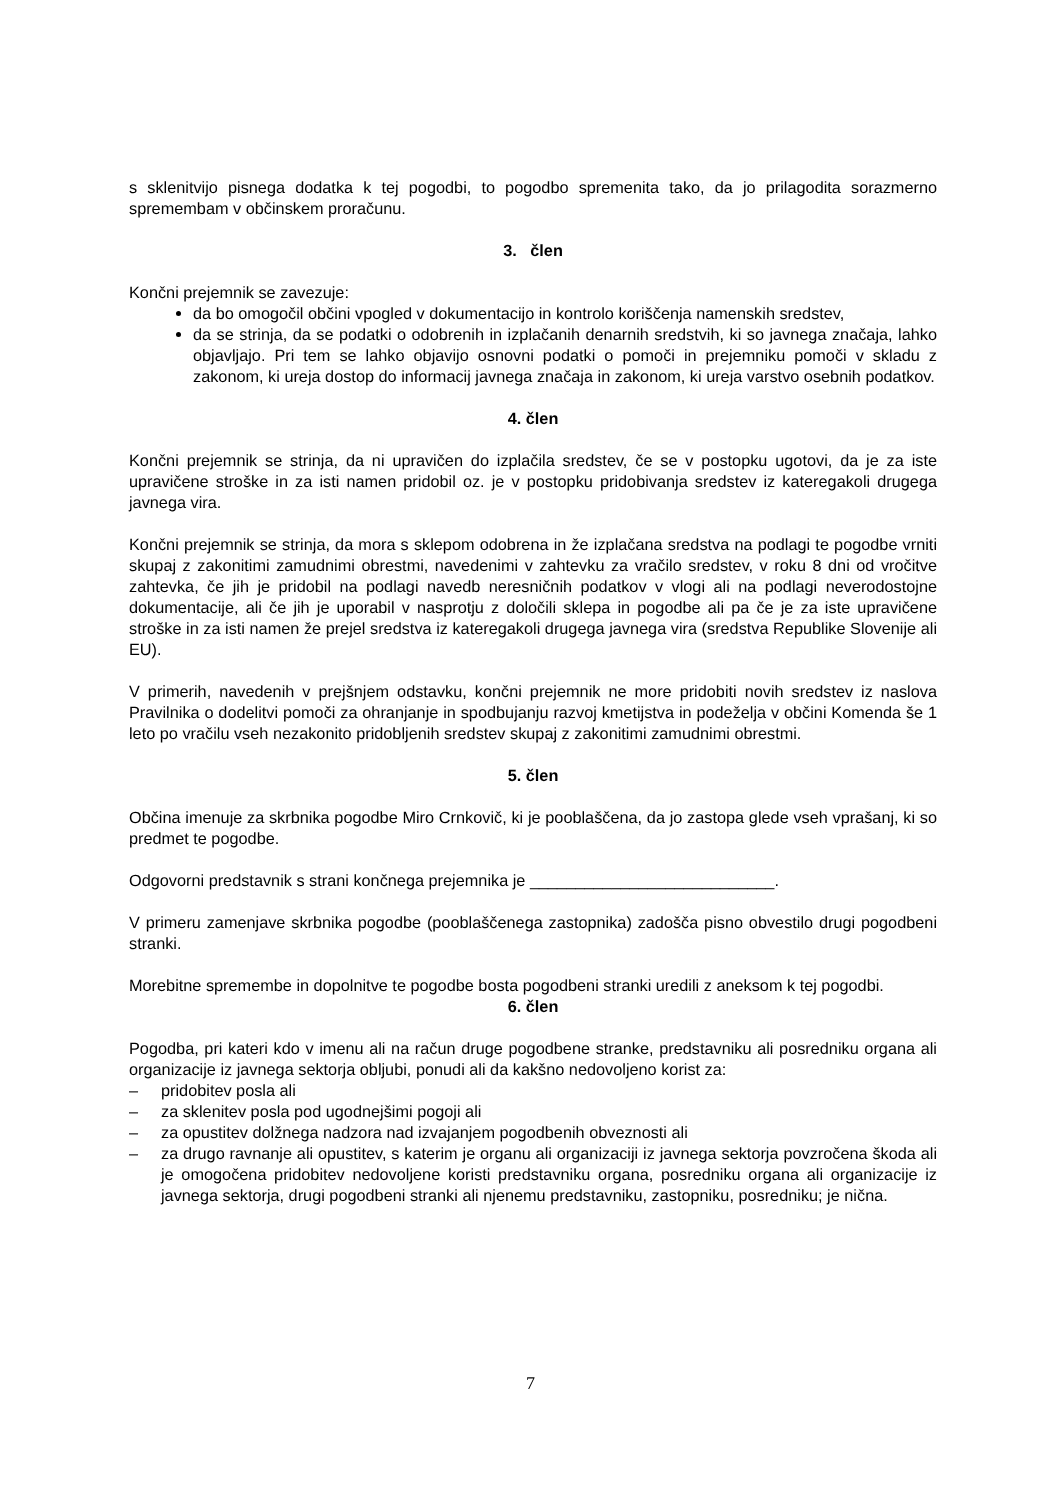s sklenitvijo pisnega dodatka k tej pogodbi, to pogodbo spremenita tako, da jo prilagodita sorazmerno spremembam v občinskem proračunu.
3. člen
Končni prejemnik se zavezuje:
da bo omogočil občini vpogled v dokumentacijo in kontrolo koriščenja namenskih sredstev,
da se strinja, da se podatki o odobrenih in izplačanih denarnih sredstvih, ki so javnega značaja, lahko objavljajo. Pri tem se lahko objavijo osnovni podatki o pomoči in prejemniku pomoči v skladu z zakonom, ki ureja dostop do informacij javnega značaja in zakonom, ki ureja varstvo osebnih podatkov.
4. člen
Končni prejemnik se strinja, da ni upravičen do izplačila sredstev, če se v postopku ugotovi, da je za iste upravičene stroške in za isti namen pridobil oz. je v postopku pridobivanja sredstev iz kateregakoli drugega javnega vira.
Končni prejemnik se strinja, da mora s sklepom odobrena in že izplačana sredstva na podlagi te pogodbe vrniti skupaj z zakonitimi zamudnimi obrestmi, navedenimi v zahtevku za vračilo sredstev, v roku 8 dni od vročitve zahtevka, če jih je pridobil na podlagi navedb neresničnih podatkov v vlogi ali na podlagi neverodostojne dokumentacije, ali če jih je uporabil v nasprotju z določili sklepa in pogodbe ali pa če je za iste upravičene stroške in za isti namen že prejel sredstva iz kateregakoli drugega javnega vira (sredstva Republike Slovenije ali EU).
V primerih, navedenih v prejšnjem odstavku, končni prejemnik ne more pridobiti novih sredstev iz naslova Pravilnika o dodelitvi pomoči za ohranjanje in spodbujanju razvoj kmetijstva in podeželja v občini Komenda še 1 leto po vračilu vseh nezakonito pridobljenih sredstev skupaj z zakonitimi zamudnimi obrestmi.
5. člen
Občina imenuje za skrbnika pogodbe Miro Crnkovič, ki je pooblaščena, da jo zastopa glede vseh vprašanj, ki so predmet te pogodbe.
Odgovorni predstavnik s strani končnega prejemnika je ___________________________.
V primeru zamenjave skrbnika pogodbe (pooblaščenega zastopnika) zadošča pisno obvestilo drugi pogodbeni stranki.
Morebitne spremembe in dopolnitve te pogodbe bosta pogodbeni stranki uredili z aneksom k tej pogodbi.
6. člen
Pogodba, pri kateri kdo v imenu ali na račun druge pogodbene stranke, predstavniku ali posredniku organa ali organizacije iz javnega sektorja obljubi, ponudi ali da kakšno nedovoljeno korist za:
– pridobitev posla ali
– za sklenitev posla pod ugodnejšimi pogoji ali
– za opustitev dolžnega nadzora nad izvajanjem pogodbenih obveznosti ali
– za drugo ravnanje ali opustitev, s katerim je organu ali organizaciji iz javnega sektorja povzročena škoda ali je omogočena pridobitev nedovoljene koristi predstavniku organa, posredniku organa ali organizacije iz javnega sektorja, drugi pogodbeni stranki ali njenemu predstavniku, zastopniku, posredniku; je nična.
7